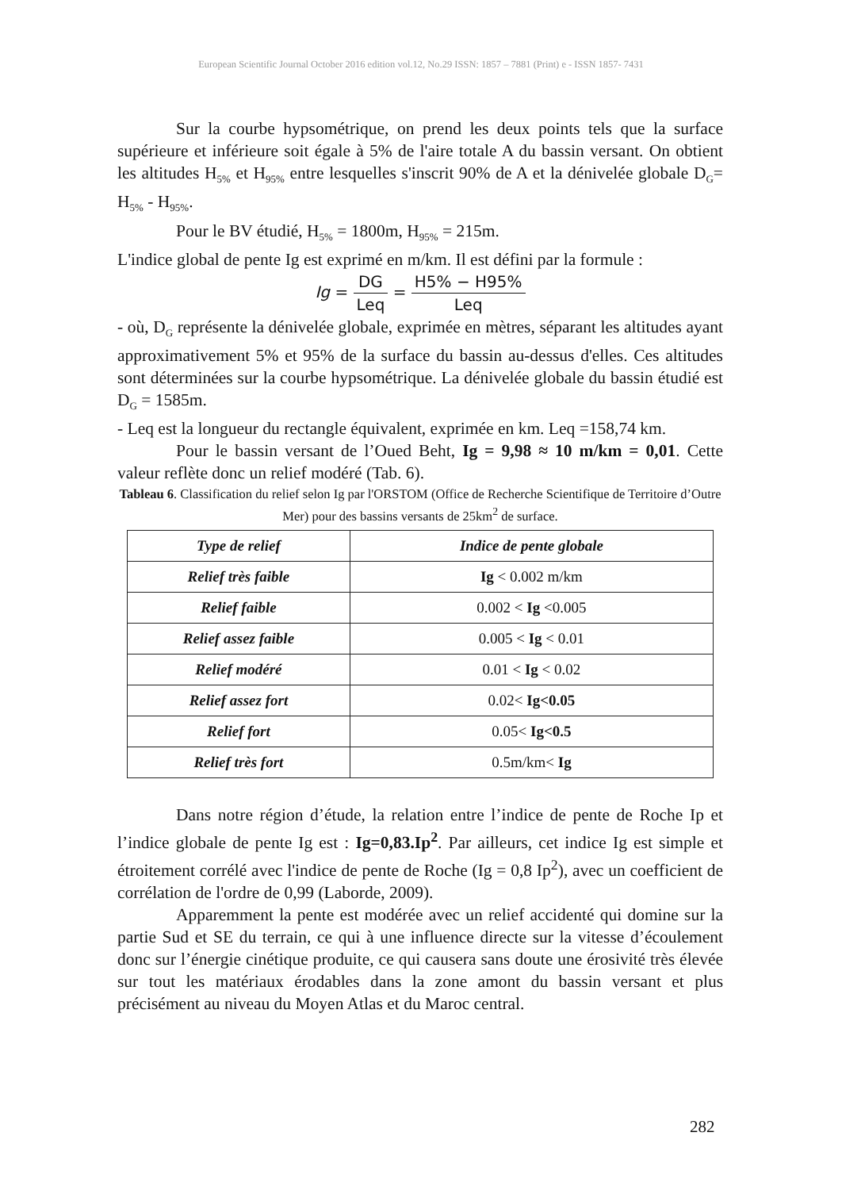European Scientific Journal October 2016 edition vol.12, No.29 ISSN: 1857 – 7881 (Print) e - ISSN 1857- 7431
Sur la courbe hypsométrique, on prend les deux points tels que la surface supérieure et inférieure soit égale à 5% de l'aire totale A du bassin versant. On obtient les altitudes H<sub>5%</sub> et H<sub>95%</sub> entre lesquelles s'inscrit 90% de A et la dénivelée globale D<sub>G</sub>= H<sub>5%</sub> - H<sub>95%</sub>.
Pour le BV étudié, H<sub>5%</sub> = 1800m, H<sub>95%</sub> = 215m.
L'indice global de pente Ig est exprimé en m/km. Il est défini par la formule :
Ig = DG Leq = H5% − H95% Leq
- où, D<sub>G</sub> représente la dénivelée globale, exprimée en mètres, séparant les altitudes ayant approximativement 5% et 95% de la surface du bassin au-dessus d'elles. Ces altitudes sont déterminées sur la courbe hypsométrique. La dénivelée globale du bassin étudié est D<sub>G</sub> = 1585m.
- Leq est la longueur du rectangle équivalent, exprimée en km. Leq =158,74 km.
Pour le bassin versant de l’Oued Beht, Ig = 9,98 ≈ 10 m/km = 0,01. Cette valeur reflète donc un relief modéré (Tab. 6).
Tableau 6. Classification du relief selon Ig par l'ORSTOM (Office de Recherche Scientifique de Territoire d’Outre Mer) pour des bassins versants de 25km<sup>2</sup> de surface.
| Type de relief | Indice de pente globale |
| --- | --- |
| Relief très faible | Ig < 0.002 m/km |
| Relief faible | 0.002 < Ig <0.005 |
| Relief assez faible | 0.005 < Ig < 0.01 |
| Relief modéré | 0.01 < Ig < 0.02 |
| Relief assez fort | 0.02< Ig<0.05 |
| Relief fort | 0.05< Ig<0.5 |
| Relief très fort | 0.5m/km< Ig |
Dans notre région d’étude, la relation entre l’indice de pente de Roche Ip et l’indice globale de pente Ig est : Ig=0,83.Ip<sup>2</sup>. Par ailleurs, cet indice Ig est simple et étroitement corrélé avec l'indice de pente de Roche (Ig = 0,8 Ip<sup>2</sup>), avec un coefficient de corrélation de l'ordre de 0,99 (Laborde, 2009).
Apparemment la pente est modérée avec un relief accidenté qui domine sur la partie Sud et SE du terrain, ce qui à une influence directe sur la vitesse d’écoulement donc sur l’énergie cinétique produite, ce qui causera sans doute une érosivité très élevée sur tout les matériaux érodables dans la zone amont du bassin versant et plus précisément au niveau du Moyen Atlas et du Maroc central.
282